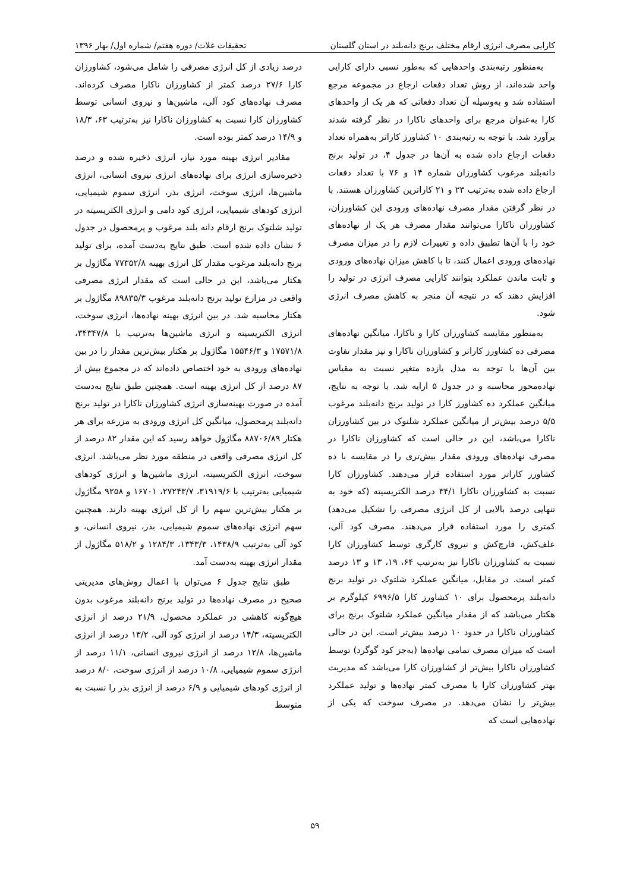کارایی مصرف انرژی ارقام مختلف برنج دانه‌بلند در استان گلستان تحقیقات غلات/ دوره هفتم/ شماره اول/ بهار ۱۳۹۶
به‌منظور رتبه‌بندی واحدهایی که به‌طور نسبی دارای کارایی واحد شده‌اند، از روش تعداد دفعات ارجاع در مجموعه مرجع استفاده شد و به‌وسیله آن تعداد دفعاتی که هر یک از واحدهای کارا به‌عنوان مرجع برای واحدهای ناکارا در نظر گرفته شدند برآورد شد. با توجه به رتبه‌بندی ۱۰ کشاورز کاراتر به‌همراه تعداد دفعات ارجاع داده شده به آن‌ها در جدول ۴، در تولید برنج دانه‌بلند مرغوب کشاورزان شماره ۱۴ و ۷۶ با تعداد دفعات ارجاع داده شده به‌ترتیب ۲۳ و ۲۱ کاراترین کشاورزان هستند. با در نظر گرفتن مقدار مصرف نهاده‌های ورودی این کشاورزان، کشاورزان ناکارا می‌توانند مقدار مصرف هر یک از نهاده‌های خود را با آن‌ها تطبیق داده و تغییرات لازم را در میزان مصرف نهاده‌های ورودی اعمال کنند، تا با کاهش میزان نهاده‌های ورودی و ثابت ماندن عملکرد بتوانند کارایی مصرف انرژی در تولید را افزایش دهند که در نتیجه آن منجر به کاهش مصرف انرژی شود.
به‌منظور مقایسه کشاورزان کارا و ناکارا، میانگین نهاده‌های مصرفی ده کشاورز کاراتر و کشاورزان ناکارا و نیز مقدار تفاوت بین آن‌ها با توجه به مدل یازده متغیر نسبت به مقیاس نهاده‌محور محاسبه و در جدول ۵ ارایه شد. با توجه به نتایج، میانگین عملکرد ده کشاورز کارا در تولید برنج دانه‌بلند مرغوب ۵/۵ درصد بیش‌تر از میانگین عملکرد شلتوک در بین کشاورزان ناکارا می‌باشد، این در حالی است که کشاورزان ناکارا در مصرف نهاده‌های ورودی مقدار بیش‌تری را در مقایسه با ده کشاورز کاراتر مورد استفاده قرار می‌دهند. کشاورزان کارا نسبت به کشاورزان ناکارا ۳۴/۱ درصد الکتریسیته (که خود به تنهایی درصد بالایی از کل انرژی مصرفی را تشکیل می‌دهد) کمتری را مورد استفاده قرار می‌دهند. مصرف کود آلی، علف‌کش، قارچ‌کش و نیروی کارگری توسط کشاورزان کارا نسبت به کشاورزان ناکارا نیز به‌ترتیب ۶۴، ۱۹، ۱۳ و ۱۳ درصد کمتر است. در مقابل، میانگین عملکرد شلتوک در تولید برنج دانه‌بلند پرمحصول برای ۱۰ کشاورز کارا ۶۹۹۶/۵ کیلوگرم بر هکتار می‌باشد که از مقدار میانگین عملکرد شلتوک برنج برای کشاورزان ناکارا در حدود ۱۰ درصد بیش‌تر است. این در حالی است که میزان مصرف تمامی نهاده‌ها (به‌جز کود گوگرد) توسط کشاورزان ناکارا بیش‌تر از کشاورزان کارا می‌باشد که مدیریت بهتر کشاورزان کارا با مصرف کمتر نهاده‌ها و تولید عملکرد بیش‌تر را نشان می‌دهد. در مصرف سوخت که یکی از نهاده‌هایی است که
درصد زیادی از کل انرژی مصرفی را شامل می‌شود، کشاورزان کارا ۲۷/۶ درصد کمتر از کشاورزان ناکارا مصرف کرده‌اند. مصرف نهاده‌های کود آلی، ماشین‌ها و نیروی انسانی توسط کشاورزان کارا نسبت به کشاورزان ناکارا نیز به‌ترتیب ۶۳، ۱۸/۳ و ۱۴/۹ درصد کمتر بوده است.
مقادیر انرژی بهینه مورد نیاز، انرژی ذخیره شده و درصد ذخیره‌سازی انرژی برای نهاده‌های انرژی نیروی انسانی، انرژی ماشین‌ها، انرژی سوخت، انرژی بذر، انرژی سموم شیمیایی، انرژی کودهای شیمیایی، انرژی کود دامی و انرژی الکتریسیته در تولید شلتوک برنج ارقام دانه بلند مرغوب و پرمحصول در جدول ۶ نشان داده شده است. طبق نتایج به‌دست آمده، برای تولید برنج دانه‌بلند مرغوب مقدار کل انرژی بهینه ۷۷۳۵۲/۸ مگاژول بر هکتار می‌باشد، این در حالی است که مقدار انرژی مصرفی واقعی در مزارع تولید برنج دانه‌بلند مرغوب ۸۹۸۳۵/۳ مگاژول بر هکتار محاسبه شد. در بین انرژی بهینه نهاده‌ها، انرژی سوخت، انرژی الکتریسیته و انرژی ماشین‌ها به‌ترتیب با ۳۴۳۴۷/۸، ۱۷۵۷۱/۸ و ۱۵۵۴۶/۳ مگاژول بر هکتار بیش‌ترین مقدار را در بین نهاده‌های ورودی به خود اختصاص داده‌اند که در مجموع بیش از ۸۷ درصد از کل انرژی بهینه است. همچنین طبق نتایج به‌دست آمده در صورت بهینه‌سازی انرژی کشاورزان ناکارا در تولید برنج دانه‌بلند پرمحصول، میانگین کل انرژی ورودی به مزرعه برای هر هکتار ۸۸۷۰۶/۸۹ مگاژول خواهد رسید که این مقدار ۸۲ درصد از کل انرژی مصرفی واقعی در منطقه مورد نظر می‌باشد. انرژی سوخت، انرژی الکتریسیته، انرژی ماشین‌ها و انرژی کودهای شیمیایی به‌ترتیب با ۳۱۹۱۹/۶، ۲۷۲۴۳/۷، ۱۶۷۰۱ و ۹۲۵۸ مگاژول بر هکتار بیش‌ترین سهم را از کل انرژی بهینه دارند. همچنین سهم انرژی نهاده‌های سموم شیمیایی، بذر، نیروی انسانی، و کود آلی به‌ترتیب ۱۴۳۸/۹، ۱۳۴۳/۳، ۱۲۸۴/۳ و ۵۱۸/۲ مگاژول از مقدار انرژی بهینه به‌دست آمد.
طبق نتایج جدول ۶ می‌توان با اعمال روش‌های مدیریتی صحیح در مصرف نهاده‌ها در تولید برنج دانه‌بلند مرغوب بدون هیچ‌گونه کاهشی در عملکرد محصول، ۲۱/۹ درصد از انرژی الکتریسیته، ۱۴/۳ درصد از انرژی کود آلی، ۱۳/۲ درصد از انرژی ماشین‌ها، ۱۲/۸ درصد از انرژی نیروی انسانی، ۱۱/۱ درصد از انرژی سموم شیمیایی، ۱۰/۸ درصد از انرژی سوخت، ۸/۰ درصد از انرژی کودهای شیمیایی و ۶/۹ درصد از انرژی بذر را نسبت به متوسط
۵۹